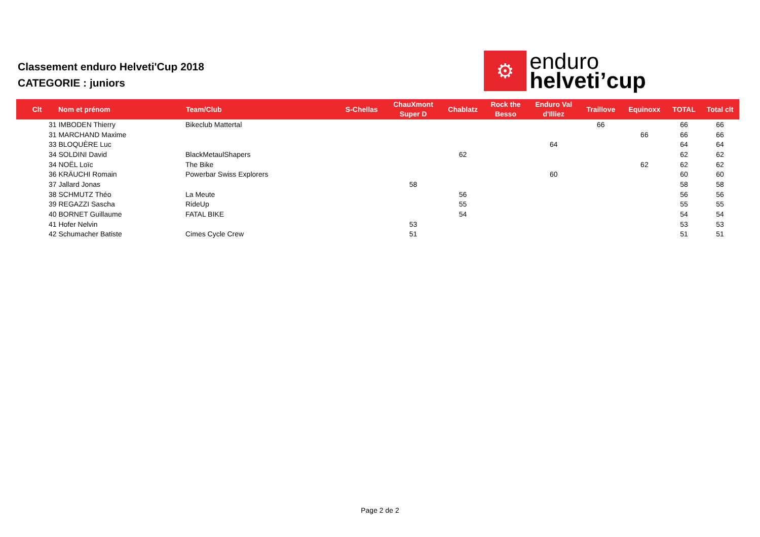Classement enduro Helveti'Cup 2018
CATEGORIE : juniors
⚙
enduro
helveti’cup
| Clt | Nom et prénom | Team/Club | S-Chellas | ChauXmont Super D | Chablatz | Rock the Besso | Enduro Val d'Illiez | Traillove | Equinoxx | TOTAL | Total clt |
| --- | --- | --- | --- | --- | --- | --- | --- | --- | --- | --- | --- |
| 31 IMBODEN Thierry | | Bikeclub Mattertal | | | | | | 66 | | 66 | 66 |
| 31 MARCHAND Maxime | | | | | | | | | 66 | 66 | 66 |
| 33 BLOQUÈRE Luc | | | | | | | 64 | | | 64 | 64 |
| 34 SOLDINI David | | BlackMetaulShapers | | | 62 | | | | | 62 | 62 |
| 34 NOËL Loïc | | The Bike | | | | | | | 62 | 62 | 62 |
| 36 KRÄUCHI Romain | | Powerbar Swiss Explorers | | | | | 60 | | | 60 | 60 |
| 37 Jallard Jonas | | | | 58 | | | | | | 58 | 58 |
| 38 SCHMUTZ Théo | | La Meute | | | 56 | | | | | 56 | 56 |
| 39 REGAZZI Sascha | | RideUp | | | 55 | | | | | 55 | 55 |
| 40 BORNET Guillaume | | FATAL BIKE | | | 54 | | | | | 54 | 54 |
| 41 Hofer Nelvin | | | | 53 | | | | | | 53 | 53 |
| 42 Schumacher Batiste | | Cimes Cycle Crew | | 51 | | | | | | 51 | 51 |
Page 2 de 2